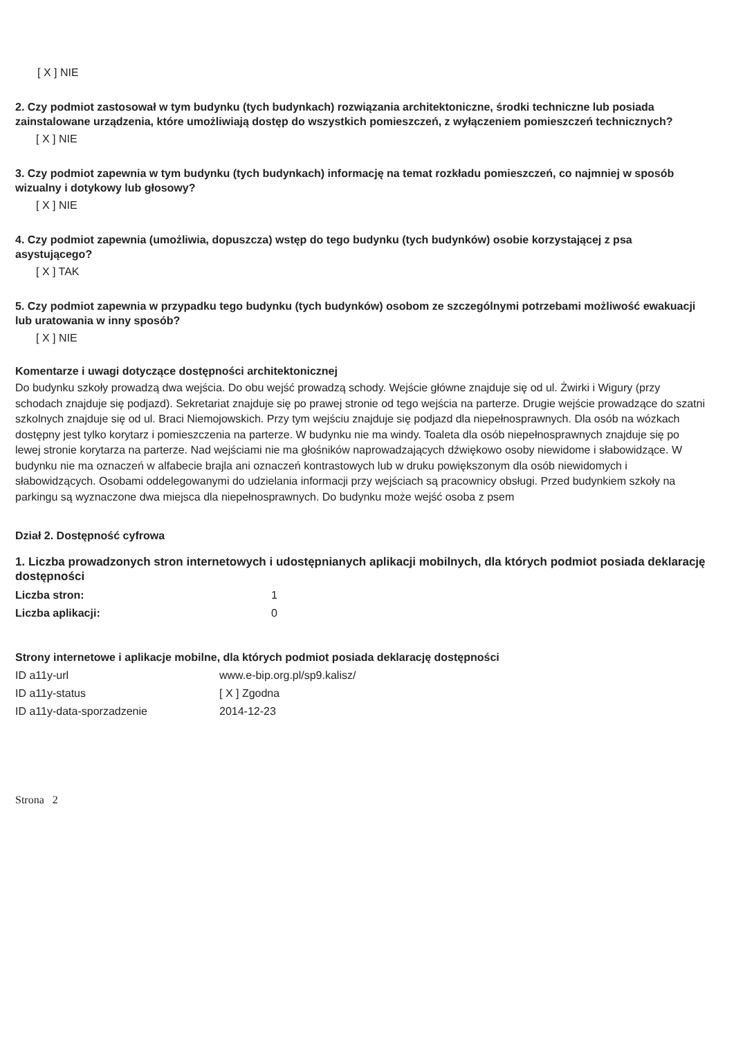[ X ] NIE
2. Czy podmiot zastosował w tym budynku (tych budynkach) rozwiązania architektoniczne, środki techniczne lub posiada zainstalowane urządzenia, które umożliwiają dostęp do wszystkich pomieszczeń, z wyłączeniem pomieszczeń technicznych?
[ X ] NIE
3. Czy podmiot zapewnia w tym budynku (tych budynkach) informację na temat rozkładu pomieszczeń, co najmniej w sposób wizualny i dotykowy lub głosowy?
[ X ] NIE
4. Czy podmiot zapewnia (umożliwia, dopuszcza) wstęp do tego budynku (tych budynków) osobie korzystającej z psa asystującego?
[ X ] TAK
5. Czy podmiot zapewnia w przypadku tego budynku (tych budynków) osobom ze szczególnymi potrzebami możliwość ewakuacji lub uratowania w inny sposób?
[ X ] NIE
Komentarze i uwagi dotyczące dostępności architektonicznej
Do budynku szkoły prowadzą dwa wejścia. Do obu wejść prowadzą schody. Wejście główne znajduje się od ul. Żwirki i Wigury (przy schodach znajduje się podjazd). Sekretariat znajduje się po prawej stronie od tego wejścia na parterze. Drugie wejście prowadzące do szatni szkolnych znajduje się od ul. Braci Niemojowskich. Przy tym wejściu znajduje się podjazd dla niepełnosprawnych. Dla osób na wózkach dostępny jest tylko korytarz i pomieszczenia na parterze. W budynku nie ma windy. Toaleta dla osób niepełnosprawnych znajduje się po lewej stronie korytarza na parterze. Nad wejściami nie ma głośników naprowadzających dźwiękowo osoby niewidome i słabowidzące. W budynku nie ma oznaczeń w alfabecie brajla ani oznaczeń kontrastowych lub w druku powiększonym dla osób niewidomych i słabowidzących. Osobami oddelegowanymi do udzielania informacji przy wejściach są pracownicy obsługi. Przed budynkiem szkoły na parkingu są wyznaczone dwa miejsca dla niepełnosprawnych. Do budynku może wejść osoba z psem
Dział 2. Dostępność cyfrowa
1. Liczba prowadzonych stron internetowych i udostępnianych aplikacji mobilnych, dla których podmiot posiada deklarację dostępności
Liczba stron: 1
Liczba aplikacji: 0
Strony internetowe i aplikacje mobilne, dla których podmiot posiada deklarację dostępności
ID a11y-url www.e-bip.org.pl/sp9.kalisz/
ID a11y-status [ X ] Zgodna
ID a11y-data-sporzadzenie 2014-12-23
Strona 2